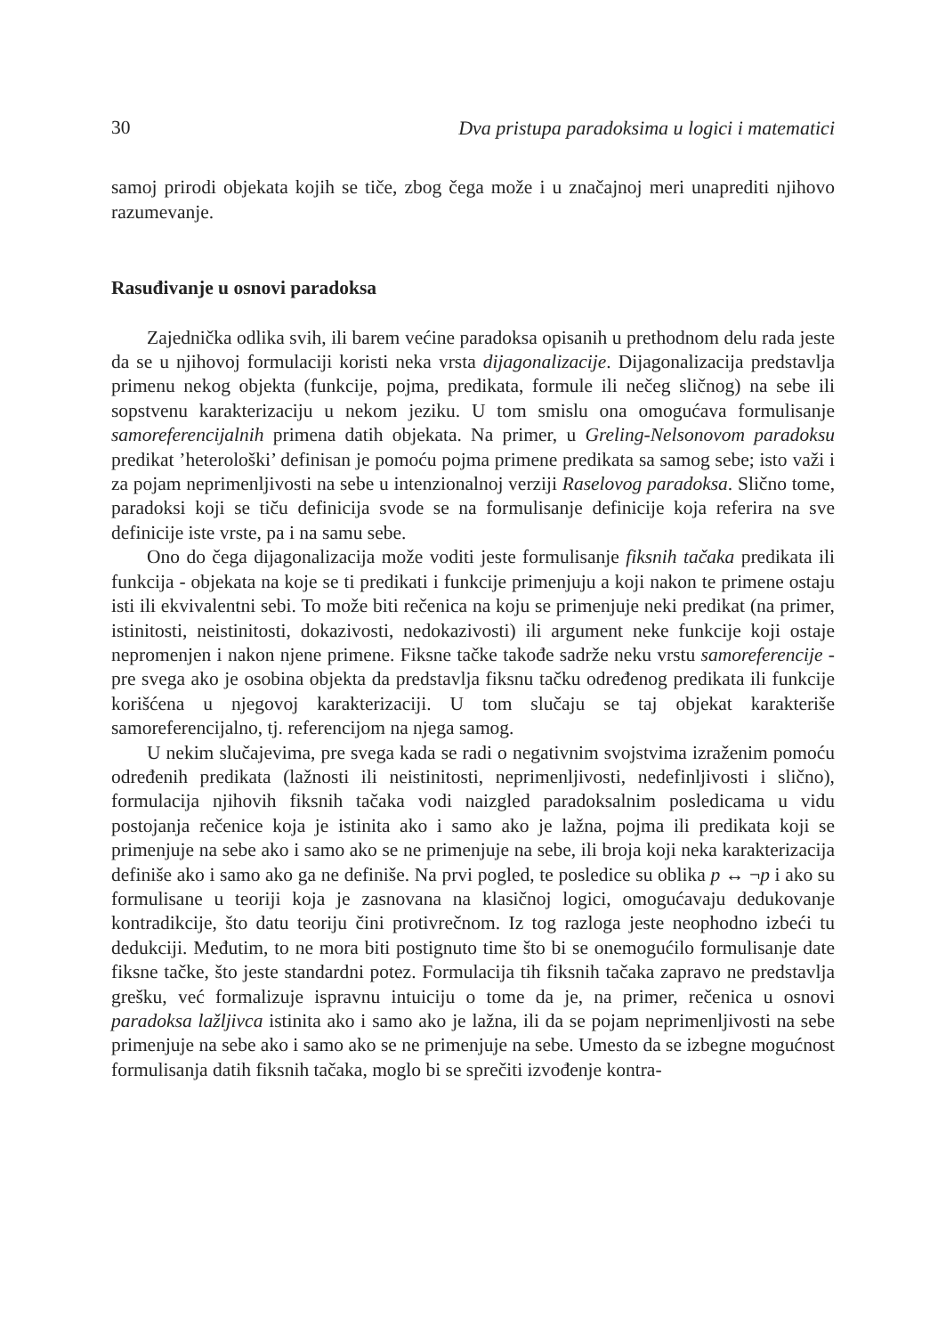30 Dva pristupa paradoksima u logici i matematici
samoj prirodi objekata kojih se tiče, zbog čega može i u značajnoj meri unaprediti njihovo razumevanje.
Rasuđivanje u osnovi paradoksa
Zajednička odlika svih, ili barem većine paradoksa opisanih u prethodnom delu rada jeste da se u njihovoj formulaciji koristi neka vrsta dijagonalizacije. Dijagonalizacija predstavlja primenu nekog objekta (funkcije, pojma, predikata, formule ili nečeg sličnog) na sebe ili sopstvenu karakterizaciju u nekom jeziku. U tom smislu ona omogućava formulisanje samoreferencijalnih primena datih objekata. Na primer, u Greling-Nelsonovom paradoksu predikat ’heterološki’ definisan je pomoću pojma primene predikata sa samog sebe; isto važi i za pojam neprimenljivosti na sebe u intenzionalnoj verziji Raselovog paradoksa. Slično tome, paradoksi koji se tiču definicija svode se na formulisanje definicije koja referira na sve definicije iste vrste, pa i na samu sebe.
Ono do čega dijagonalizacija može voditi jeste formulisanje fiksnih tačaka predikata ili funkcija - objekata na koje se ti predikati i funkcije primenjuju a koji nakon te primene ostaju isti ili ekvivalentni sebi. To može biti rečenica na koju se primenjuje neki predikat (na primer, istinitosti, neistinitosti, dokazivosti, nedokazivosti) ili argument neke funkcije koji ostaje nepromenjen i nakon njene primene. Fiksne tačke takođe sadrže neku vrstu samoreferencije - pre svega ako je osobina objekta da predstavlja fiksnu tačku određenog predikata ili funkcije korišćena u njegovoj karakterizaciji. U tom slučaju se taj objekat karakteriše samoreferencijalno, tj. referencijom na njega samog.
U nekim slučajevima, pre svega kada se radi o negativnim svojstvima izraženim pomoću određenih predikata (lažnosti ili neistinitosti, neprimenljivosti, nedefinljivosti i slično), formulacija njihovih fiksnih tačaka vodi naizgled paradoksalnim posledicama u vidu postojanja rečenice koja je istinita ako i samo ako je lažna, pojma ili predikata koji se primenjuje na sebe ako i samo ako se ne primenjuje na sebe, ili broja koji neka karakterizacija definiše ako i samo ako ga ne definiše. Na prvi pogled, te posledice su oblika p ↔ ¬p i ako su formulisane u teoriji koja je zasnovana na klasičnoj logici, omogućavaju dedukovanje kontradikcije, što datu teoriju čini protivrečnom. Iz tog razloga jeste neophodno izbeći tu dedukciji. Međutim, to ne mora biti postignuto time što bi se onemogućilo formulisanje date fiksne tačke, što jeste standardni potez. Formulacija tih fiksnih tačaka zapravo ne predstavlja grešku, već formalizuje ispravnu intuiciju o tome da je, na primer, rečenica u osnovi paradoksa lažljivca istinita ako i samo ako je lažna, ili da se pojam neprimenljivosti na sebe primenjuje na sebe ako i samo ako se ne primenjuje na sebe. Umesto da se izbegne mogućnost formulisanja datih fiksnih tačaka, moglo bi se sprečiti izvođenje kontra-